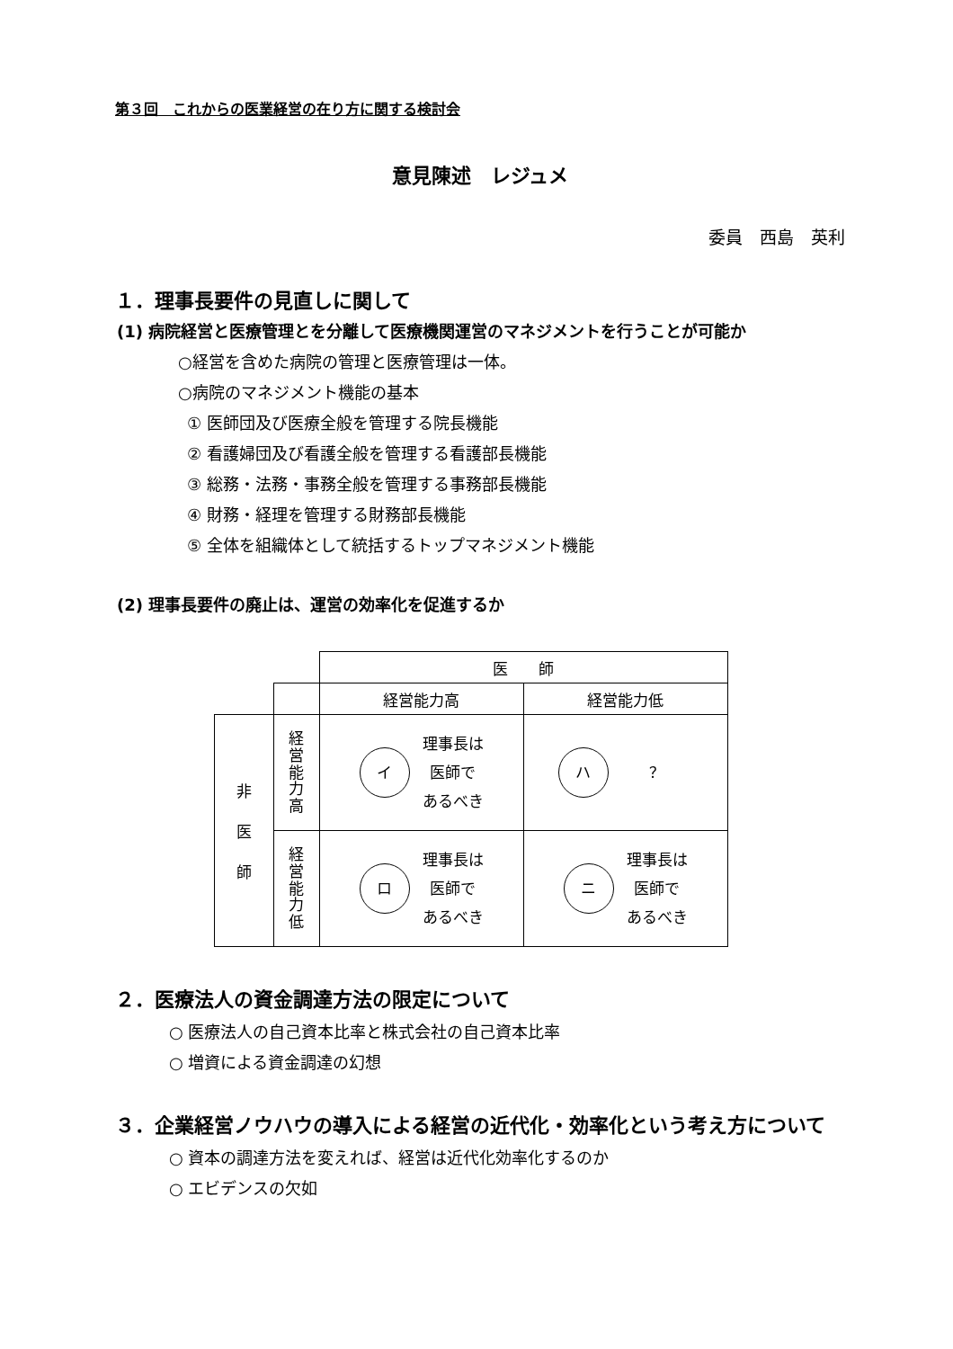第３回　これからの医業経営の在り方に関する検討会
意見陳述　レジュメ
委員　西島　英利
１．理事長要件の見直しに関して
(1) 病院経営と医療管理とを分離して医療機関運営のマネジメントを行うことが可能か
○経営を含めた病院の管理と医療管理は一体。
○病院のマネジメント機能の基本
① 医師団及び医療全般を管理する院長機能
② 看護婦団及び看護全般を管理する看護部長機能
③ 総務・法務・事務全般を管理する事務部長機能
④ 財務・経理を管理する財務部長機能
⑤ 全体を組織体として統括するトップマネジメント機能
(2) 理事長要件の廃止は、運営の効率化を促進するか
| | | 医 師 | |
| | | 経営能力高 | 経営能力低 |
| 非 医 師 | 経 営 能 力 高 | イ 理事長は 医師で あるべき | ハ ？ |
| | 経 営 能 力 低 | ロ 理事長は 医師で あるべき | ニ 理事長は 医師で あるべき |
２．医療法人の資金調達方法の限定について
○ 医療法人の自己資本比率と株式会社の自己資本比率
○ 増資による資金調達の幻想
３．企業経営ノウハウの導入による経営の近代化・効率化という考え方について
○ 資本の調達方法を変えれば、経営は近代化効率化するのか
○ エビデンスの欠如